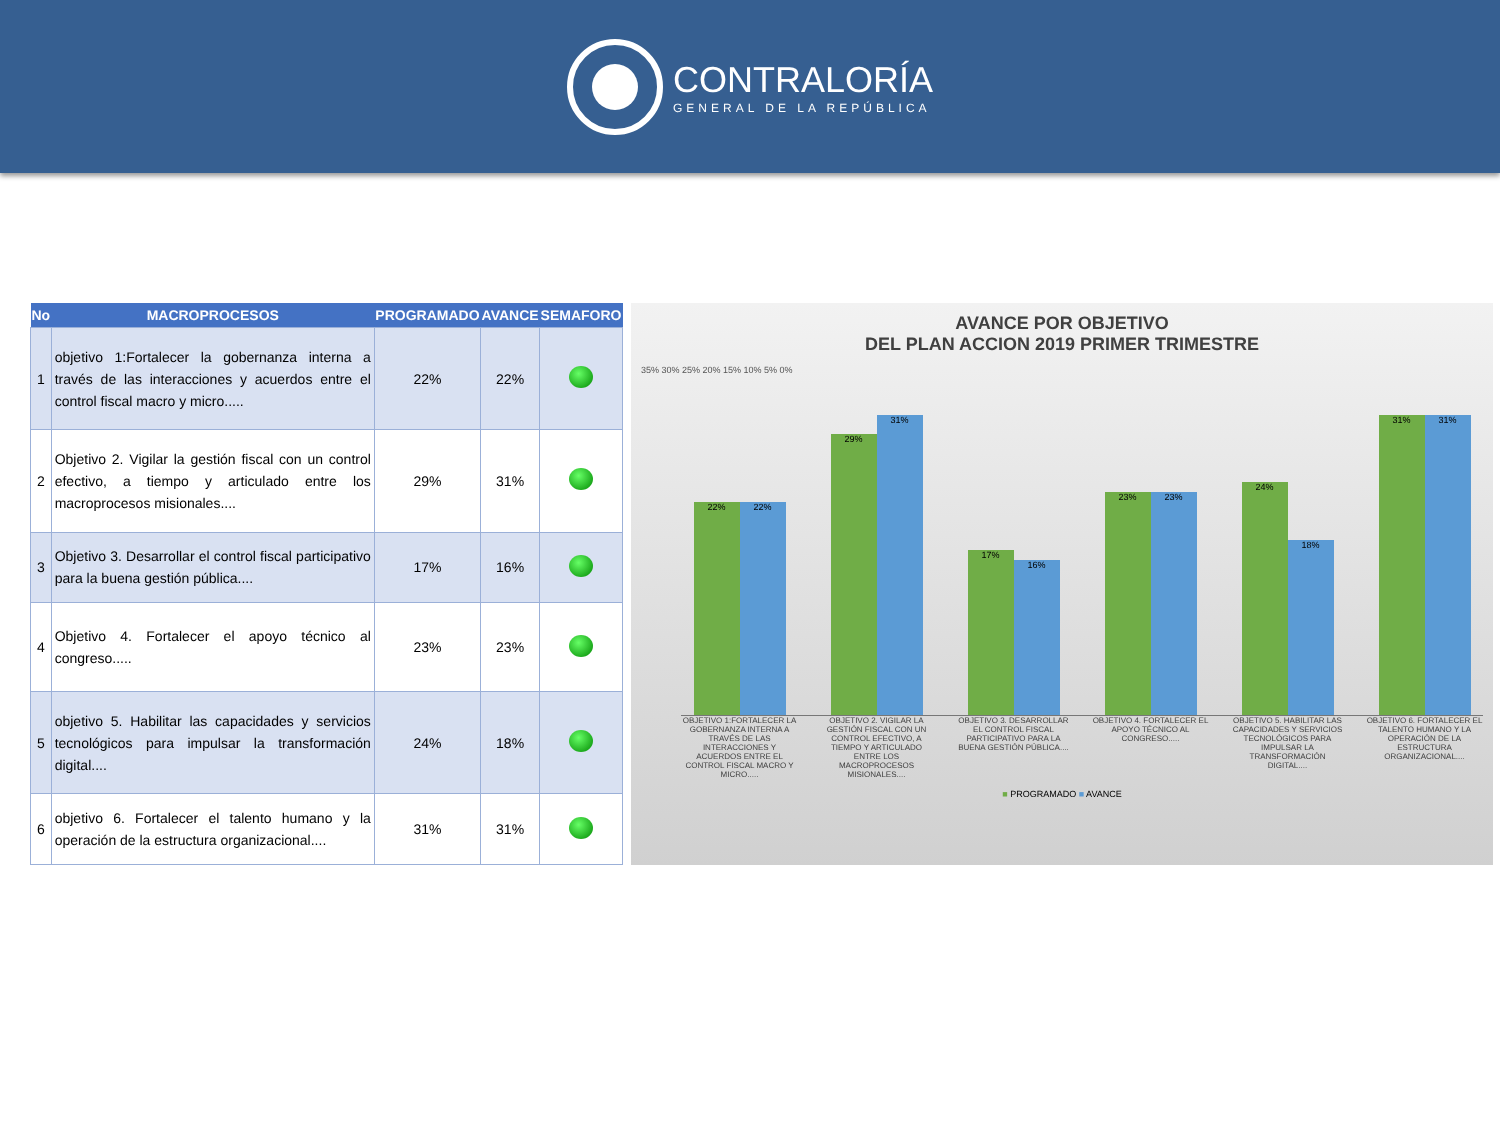CONTRALORÍA
GENERAL DE LA REPÚBLICA
| No | MACROPROCESOS | PROGRAMADO | AVANCE | SEMAFORO |
| --- | --- | --- | --- | --- |
| 1 | objetivo 1:Fortalecer la gobernanza interna a través de las interacciones y acuerdos entre el control fiscal macro y micro..... | 22% | 22% | |
| 2 | Objetivo 2. Vigilar la gestión fiscal con un control efectivo, a tiempo y articulado entre los macroprocesos misionales.... | 29% | 31% | |
| 3 | Objetivo 3. Desarrollar el control fiscal participativo para la buena gestión pública.... | 17% | 16% | |
| 4 | Objetivo 4. Fortalecer el apoyo técnico al congreso..... | 23% | 23% | |
| 5 | objetivo 5. Habilitar las capacidades y servicios tecnológicos para impulsar la transformación digital.... | 24% | 18% | |
| 6 | objetivo 6. Fortalecer el talento humano y la operación de la estructura organizacional.... | 31% | 31% | |
AVANCE POR OBJETIVO
DEL PLAN ACCION 2019 PRIMER TRIMESTRE
35% 30% 25% 20% 15% 10% 5% 0%
22%
22%
29%
31%
17%
16%
23%
23%
24%
18%
31%
31%
OBJETIVO 1:FORTALECER LA GOBERNANZA INTERNA A TRAVÉS DE LAS INTERACCIONES Y ACUERDOS ENTRE EL CONTROL FISCAL MACRO Y MICRO.....
OBJETIVO 2. VIGILAR LA GESTIÓN FISCAL CON UN CONTROL EFECTIVO, A TIEMPO Y ARTICULADO ENTRE LOS MACROPROCESOS MISIONALES....
OBJETIVO 3. DESARROLLAR EL CONTROL FISCAL PARTICIPATIVO PARA LA BUENA GESTIÓN PÚBLICA....
OBJETIVO 4. FORTALECER EL APOYO TÉCNICO AL CONGRESO.....
OBJETIVO 5. HABILITAR LAS CAPACIDADES Y SERVICIOS TECNOLÓGICOS PARA IMPULSAR LA TRANSFORMACIÓN DIGITAL....
OBJETIVO 6. FORTALECER EL TALENTO HUMANO Y LA OPERACIÓN DE LA ESTRUCTURA ORGANIZACIONAL....
■ PROGRAMADO ■ AVANCE